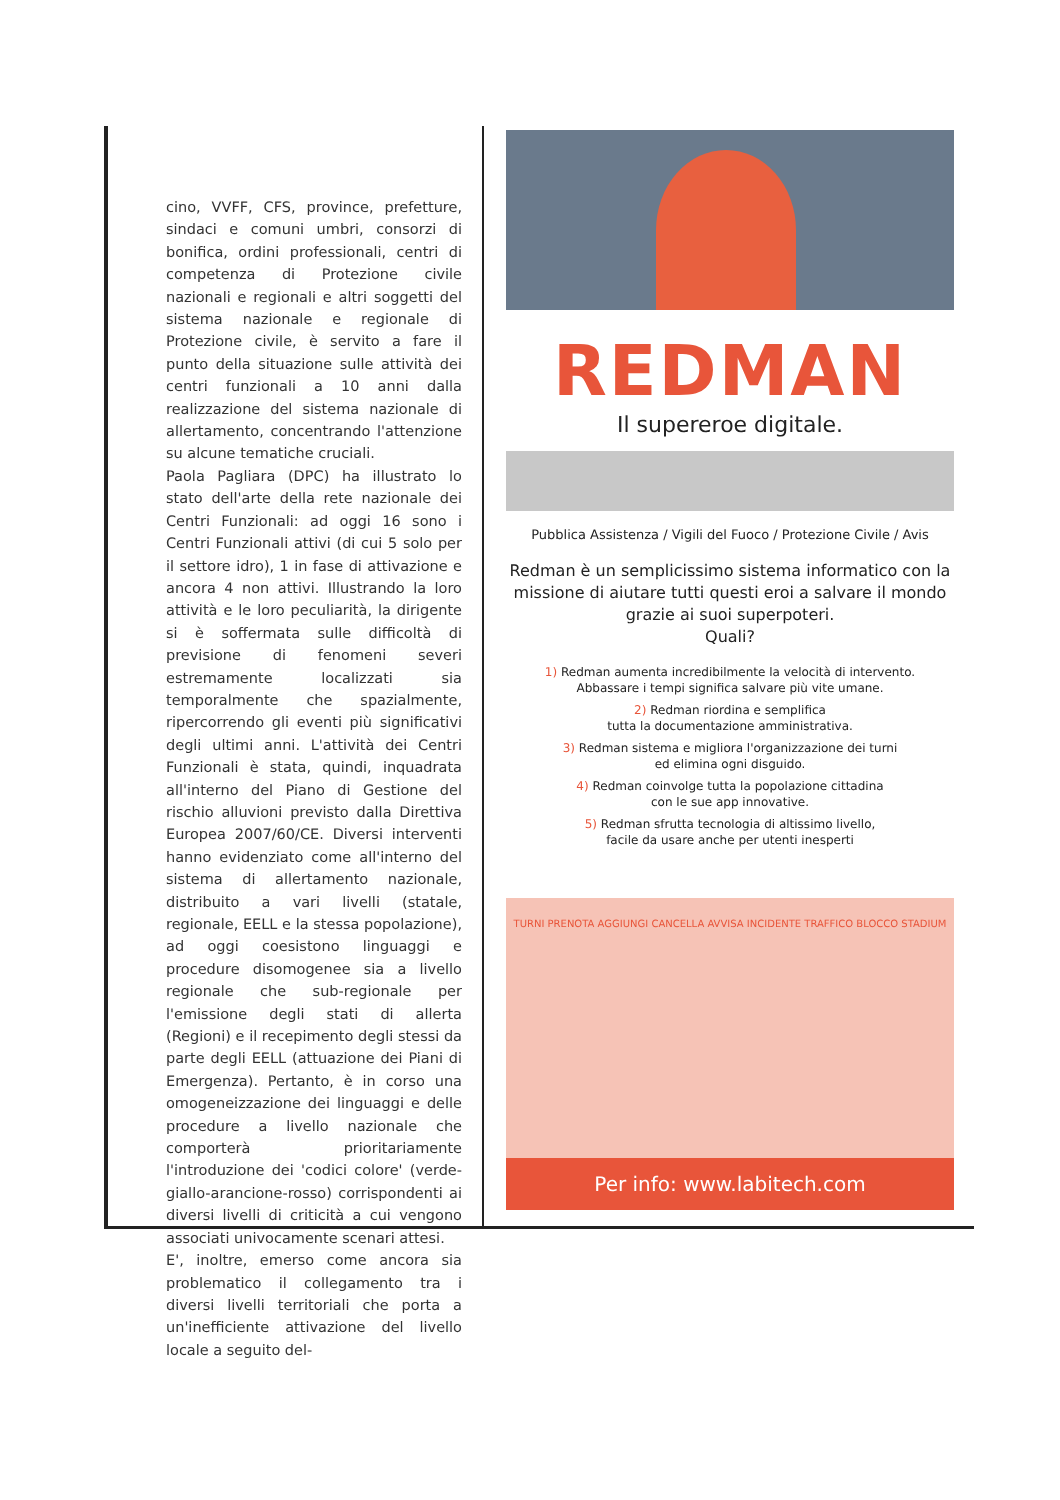cino, VVFF, CFS, province, prefetture, sindaci e comuni umbri, consorzi di bonifica, ordini professionali, centri di competenza di Protezione civile nazionali e regionali e altri soggetti del sistema nazionale e regionale di Protezione civile, è servito a fare il punto della situazione sulle attività dei centri funzionali a 10 anni dalla realizzazione del sistema nazionale di allertamento, concentrando l'attenzione su alcune tematiche cruciali.
Paola Pagliara (DPC) ha illustrato lo stato dell'arte della rete nazionale dei Centri Funzionali: ad oggi 16 sono i Centri Funzionali attivi (di cui 5 solo per il settore idro), 1 in fase di attivazione e ancora 4 non attivi. Illustrando la loro attività e le loro peculiarità, la dirigente si è soffermata sulle difficoltà di previsione di fenomeni severi estremamente localizzati sia temporalmente che spazialmente, ripercorrendo gli eventi più significativi degli ultimi anni. L'attività dei Centri Funzionali è stata, quindi, inquadrata all'interno del Piano di Gestione del rischio alluvioni previsto dalla Direttiva Europea 2007/60/CE. Diversi interventi hanno evidenziato come all'interno del sistema di allertamento nazionale, distribuito a vari livelli (statale, regionale, EELL e la stessa popolazione), ad oggi coesistono linguaggi e procedure disomogenee sia a livello regionale che sub-regionale per l'emissione degli stati di allerta (Regioni) e il recepimento degli stessi da parte degli EELL (attuazione dei Piani di Emergenza). Pertanto, è in corso una omogeneizzazione dei linguaggi e delle procedure a livello nazionale che comporterà prioritariamente l'introduzione dei 'codici colore' (verde-giallo-arancione-rosso) corrispondenti ai diversi livelli di criticità a cui vengono associati univocamente scenari attesi.
E', inoltre, emerso come ancora sia problematico il collegamento tra i diversi livelli territoriali che porta a un'inefficiente attivazione del livello locale a seguito del-
REDMAN
Il supereroe digitale.
Pubblica Assistenza / Vigili del Fuoco / Protezione Civile / Avis
Redman è un semplicissimo sistema informatico con la missione di aiutare tutti questi eroi a salvare il mondo grazie ai suoi superpoteri.
Quali?
1) Redman aumenta incredibilmente la velocità di intervento.
Abbassare i tempi significa salvare più vite umane.
2) Redman riordina e semplifica
tutta la documentazione amministrativa.
3) Redman sistema e migliora l'organizzazione dei turni
ed elimina ogni disguido.
4) Redman coinvolge tutta la popolazione cittadina
con le sue app innovative.
5) Redman sfrutta tecnologia di altissimo livello,
facile da usare anche per utenti inesperti
TURNI PRENOTA AGGIUNGI CANCELLA AVVISA INCIDENTE TRAFFICO BLOCCO STADIUM
Per info: www.labitech.com